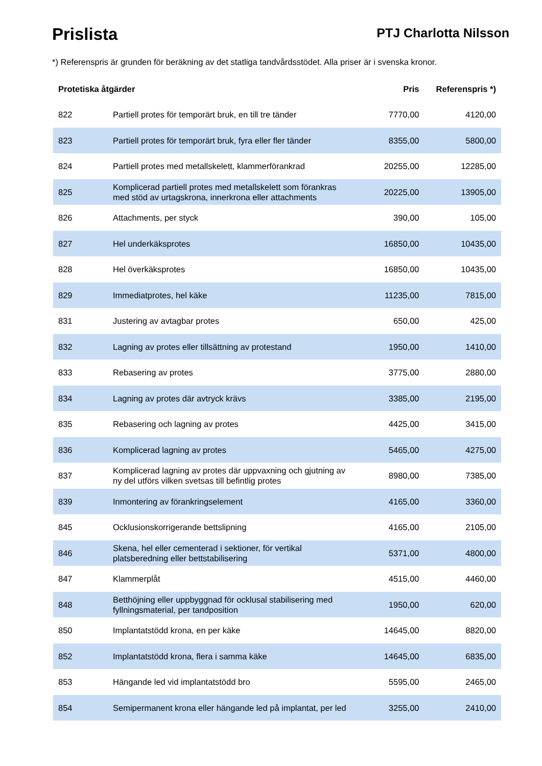Prislista
PTJ Charlotta Nilsson
*) Referenspris är grunden för beräkning av det statliga tandvårdsstödet. Alla priser är i svenska kronor.
| Protetiska åtgärder | | Pris | Referenspris *) |
| --- | --- | --- | --- |
| 822 | Partiell protes för temporärt bruk, en till tre tänder | 7770,00 | 4120,00 |
| 823 | Partiell protes för temporärt bruk, fyra eller fler tänder | 8355,00 | 5800,00 |
| 824 | Partiell protes med metallskelett, klammerförankrad | 20255,00 | 12285,00 |
| 825 | Komplicerad partiell protes med metallskelett som förankras med stöd av urtagskrona, innerkrona eller attachments | 20225,00 | 13905,00 |
| 826 | Attachments, per styck | 390,00 | 105,00 |
| 827 | Hel underkäksprotes | 16850,00 | 10435,00 |
| 828 | Hel överkäksprotes | 16850,00 | 10435,00 |
| 829 | Immediatprotes, hel käke | 11235,00 | 7815,00 |
| 831 | Justering av avtagbar protes | 650,00 | 425,00 |
| 832 | Lagning av protes eller tillsättning av protestand | 1950,00 | 1410,00 |
| 833 | Rebasering av protes | 3775,00 | 2880,00 |
| 834 | Lagning av protes där avtryck krävs | 3385,00 | 2195,00 |
| 835 | Rebasering och lagning av protes | 4425,00 | 3415,00 |
| 836 | Komplicerad lagning av protes | 5465,00 | 4275,00 |
| 837 | Komplicerad lagning av protes där uppvaxning och gjutning av ny del utförs vilken svetsas till befintlig protes | 8980,00 | 7385,00 |
| 839 | Inmontering av förankringselement | 4165,00 | 3360,00 |
| 845 | Ocklusionskorrigerande bettslipning | 4165,00 | 2105,00 |
| 846 | Skena, hel eller cementerad i sektioner, för vertikal platsberedning eller bettstabilisering | 5371,00 | 4800,00 |
| 847 | Klammerplåt | 4515,00 | 4460,00 |
| 848 | Betthöjning eller uppbyggnad för ocklusal stabilisering med fyllningsmaterial, per tandposition | 1950,00 | 620,00 |
| 850 | Implantatstödd krona, en per käke | 14645,00 | 8820,00 |
| 852 | Implantatstödd krona, flera i samma käke | 14645,00 | 6835,00 |
| 853 | Hängande led vid implantatstödd bro | 5595,00 | 2465,00 |
| 854 | Semipermanent krona eller hängande led på implantat, per led | 3255,00 | 2410,00 |